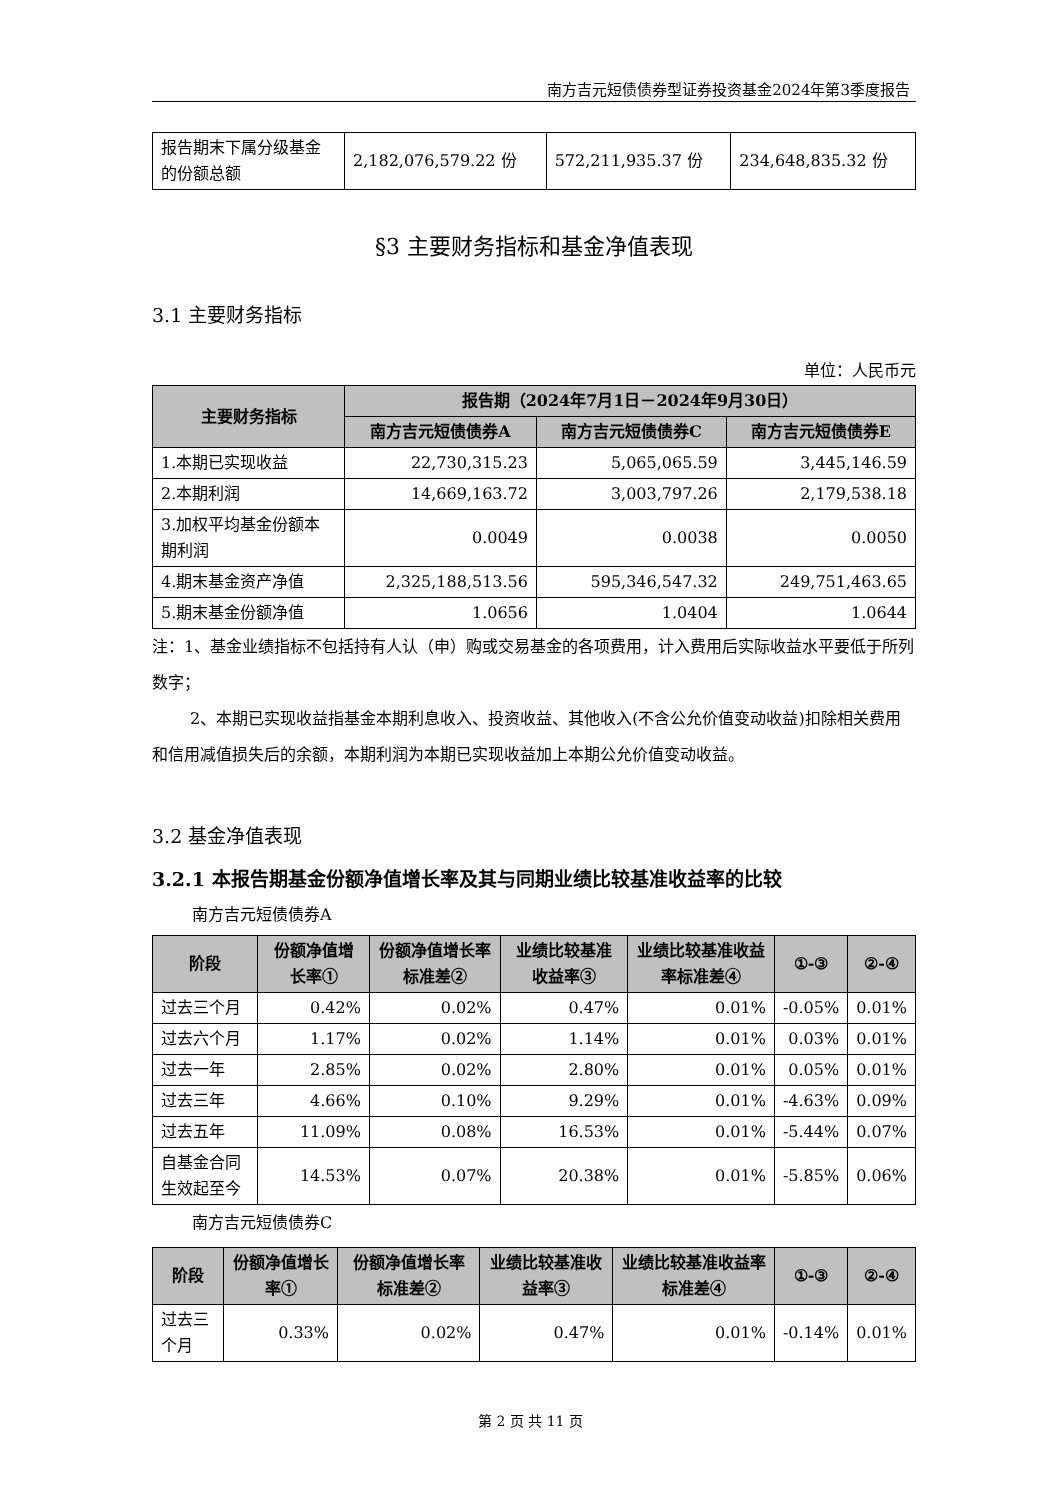南方吉元短债债券型证券投资基金2024年第3季度报告
| 报告期末下属分级基金的份额总额 | 2,182,076,579.22 份 | 572,211,935.37 份 | 234,648,835.32 份 |
§3 主要财务指标和基金净值表现
3.1 主要财务指标
单位：人民币元
| 主要财务指标 | 报告期（2024年7月1日－2024年9月30日） | | |
| --- | --- | --- | --- |
| | 南方吉元短债债券A | 南方吉元短债债券C | 南方吉元短债债券E |
| 1.本期已实现收益 | 22,730,315.23 | 5,065,065.59 | 3,445,146.59 |
| 2.本期利润 | 14,669,163.72 | 3,003,797.26 | 2,179,538.18 |
| 3.加权平均基金份额本期利润 | 0.0049 | 0.0038 | 0.0050 |
| 4.期末基金资产净值 | 2,325,188,513.56 | 595,346,547.32 | 249,751,463.65 |
| 5.期末基金份额净值 | 1.0656 | 1.0404 | 1.0644 |
注：1、基金业绩指标不包括持有人认（申）购或交易基金的各项费用，计入费用后实际收益水平要低于所列数字；
2、本期已实现收益指基金本期利息收入、投资收益、其他收入(不含公允价值变动收益)扣除相关费用和信用减值损失后的余额，本期利润为本期已实现收益加上本期公允价值变动收益。
3.2 基金净值表现
3.2.1 本报告期基金份额净值增长率及其与同期业绩比较基准收益率的比较
南方吉元短债债券A
| 阶段 | 份额净值增长率① | 份额净值增长率标准差② | 业绩比较基准收益率③ | 业绩比较基准收益率标准差④ | ①-③ | ②-④ |
| --- | --- | --- | --- | --- | --- | --- |
| 过去三个月 | 0.42% | 0.02% | 0.47% | 0.01% | -0.05% | 0.01% |
| 过去六个月 | 1.17% | 0.02% | 1.14% | 0.01% | 0.03% | 0.01% |
| 过去一年 | 2.85% | 0.02% | 2.80% | 0.01% | 0.05% | 0.01% |
| 过去三年 | 4.66% | 0.10% | 9.29% | 0.01% | -4.63% | 0.09% |
| 过去五年 | 11.09% | 0.08% | 16.53% | 0.01% | -5.44% | 0.07% |
| 自基金合同生效起至今 | 14.53% | 0.07% | 20.38% | 0.01% | -5.85% | 0.06% |
南方吉元短债债券C
| 阶段 | 份额净值增长率① | 份额净值增长率标准差② | 业绩比较基准收益率③ | 业绩比较基准收益率标准差④ | ①-③ | ②-④ |
| --- | --- | --- | --- | --- | --- | --- |
| 过去三个月 | 0.33% | 0.02% | 0.47% | 0.01% | -0.14% | 0.01% |
第 2 页 共 11 页